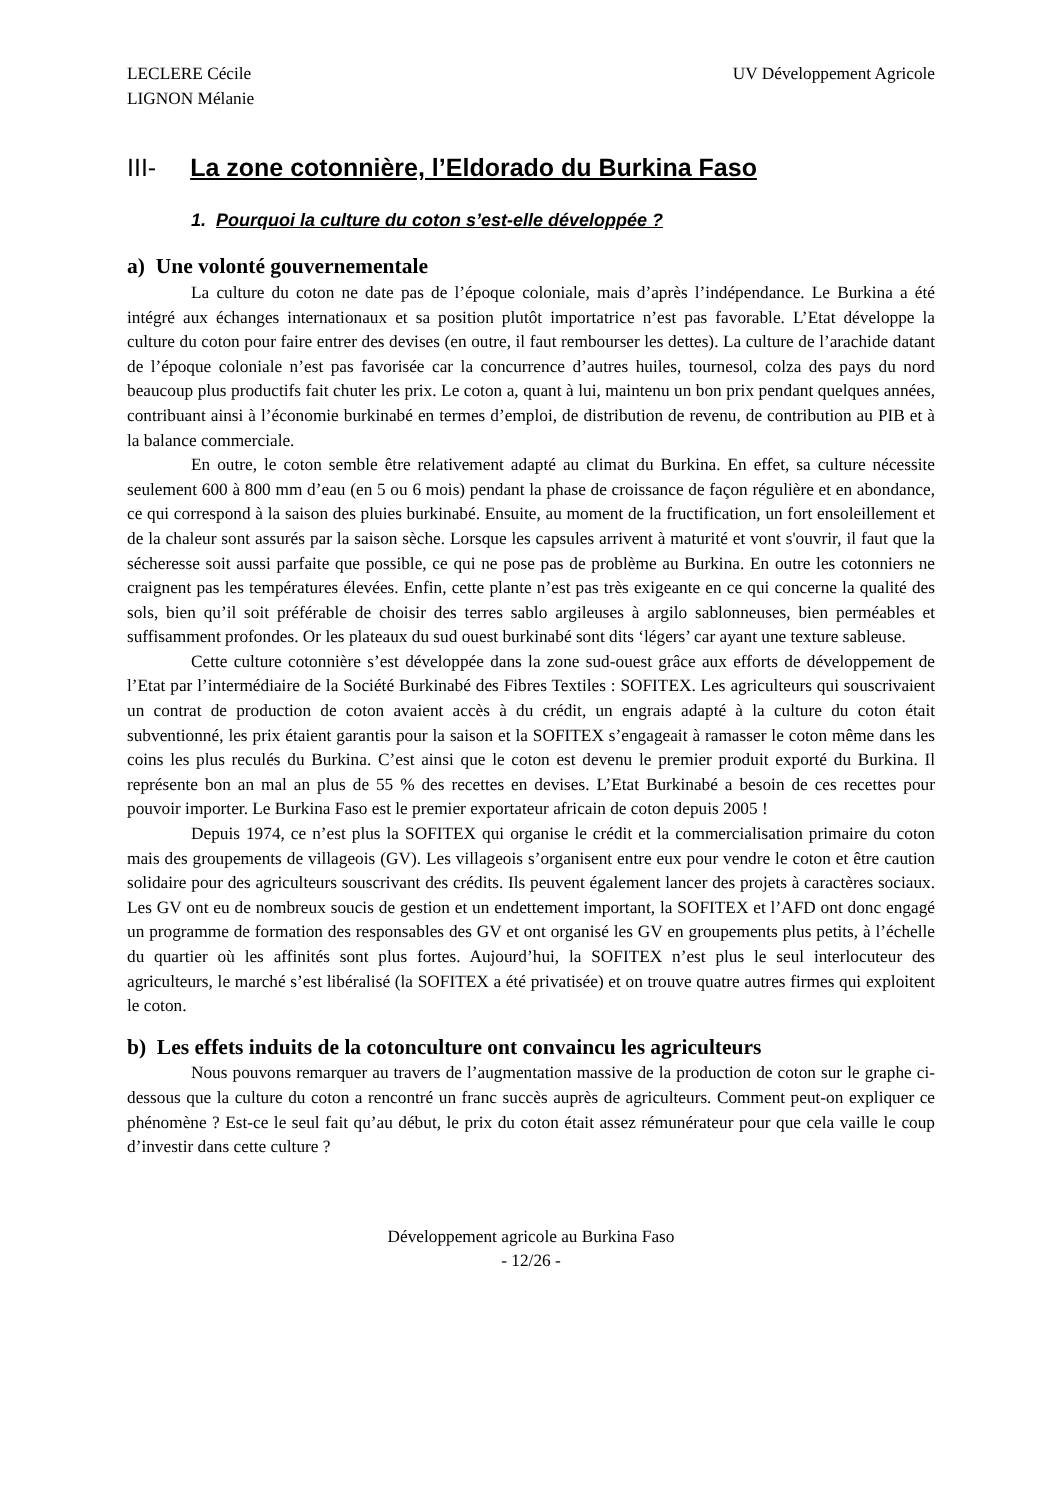LECLERE Cécile
LIGNON Mélanie
UV Développement Agricole
III- La zone cotonnière, l’Eldorado du Burkina Faso
1. Pourquoi la culture du coton s’est-elle développée ?
a) Une volonté gouvernementale
La culture du coton ne date pas de l’époque coloniale, mais d’après l’indépendance. Le Burkina a été intégré aux échanges internationaux et sa position plutôt importatrice n’est pas favorable. L’Etat développe la culture du coton pour faire entrer des devises (en outre, il faut rembourser les dettes). La culture de l’arachide datant de l’époque coloniale n’est pas favorisée car la concurrence d’autres huiles, tournesol, colza des pays du nord beaucoup plus productifs fait chuter les prix. Le coton a, quant à lui, maintenu un bon prix pendant quelques années, contribuant ainsi à l’économie burkinabé en termes d’emploi, de distribution de revenu, de contribution au PIB et à la balance commerciale.
En outre, le coton semble être relativement adapté au climat du Burkina. En effet, sa culture nécessite seulement 600 à 800 mm d’eau (en 5 ou 6 mois) pendant la phase de croissance de façon régulière et en abondance, ce qui correspond à la saison des pluies burkinabé. Ensuite, au moment de la fructification, un fort ensoleillement et de la chaleur sont assurés par la saison sèche. Lorsque les capsules arrivent à maturité et vont s'ouvrir, il faut que la sécheresse soit aussi parfaite que possible, ce qui ne pose pas de problème au Burkina. En outre les cotonniers ne craignent pas les températures élevées. Enfin, cette plante n’est pas très exigeante en ce qui concerne la qualité des sols, bien qu’il soit préférable de choisir des terres sablo argileuses à argilo sablonneuses, bien perméables et suffisamment profondes. Or les plateaux du sud ouest burkinabé sont dits ‘légers’ car ayant une texture sableuse.
Cette culture cotonnière s’est développée dans la zone sud-ouest grâce aux efforts de développement de l’Etat par l’intermédiaire de la Société Burkinabé des Fibres Textiles : SOFITEX. Les agriculteurs qui souscrivaient un contrat de production de coton avaient accès à du crédit, un engrais adapté à la culture du coton était subventionné, les prix étaient garantis pour la saison et la SOFITEX s’engageait à ramasser le coton même dans les coins les plus reculés du Burkina. C’est ainsi que le coton est devenu le premier produit exporté du Burkina. Il représente bon an mal an plus de 55 % des recettes en devises. L’Etat Burkinabé a besoin de ces recettes pour pouvoir importer. Le Burkina Faso est le premier exportateur africain de coton depuis 2005 !
Depuis 1974, ce n’est plus la SOFITEX qui organise le crédit et la commercialisation primaire du coton mais des groupements de villageois (GV). Les villageois s’organisent entre eux pour vendre le coton et être caution solidaire pour des agriculteurs souscrivant des crédits. Ils peuvent également lancer des projets à caractères sociaux. Les GV ont eu de nombreux soucis de gestion et un endettement important, la SOFITEX et l’AFD ont donc engagé un programme de formation des responsables des GV et ont organisé les GV en groupements plus petits, à l’échelle du quartier où les affinités sont plus fortes. Aujourd’hui, la SOFITEX n’est plus le seul interlocuteur des agriculteurs, le marché s’est libéralisé (la SOFITEX a été privatisée) et on trouve quatre autres firmes qui exploitent le coton.
b) Les effets induits de la cotonculture ont convaincu les agriculteurs
Nous pouvons remarquer au travers de l’augmentation massive de la production de coton sur le graphe ci-dessous que la culture du coton a rencontré un franc succès auprès de agriculteurs. Comment peut-on expliquer ce phénomène ? Est-ce le seul fait qu’au début, le prix du coton était assez rémunérateur pour que cela vaille le coup d’investir dans cette culture ?
Développement agricole au Burkina Faso
- 12/26 -